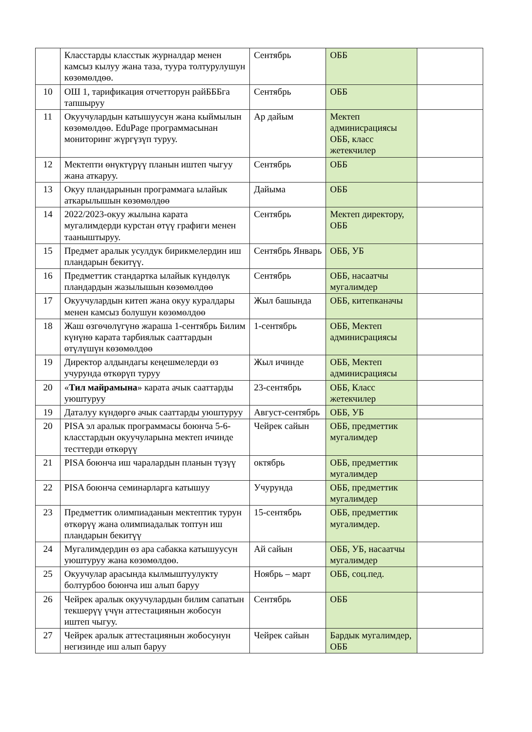| | Класстарды класстык журналдар менен камсыз кылуу жана таза, туура толтурулушун көзөмөлдөө. | Сентябрь | ОББ | |
| 10 | ОШ 1, тарификация отчетторун райБББга тапшыруу | Сентябрь | ОББ | |
| 11 | Окуучулардын катышуусун жана кыймылын көзөмөлдөө. EduPage программасынан мониторинг жүргүзүп туруу. | Ар дайым | Мектеп админисрациясы ОББ, класс жетекчилер | |
| 12 | Мектепти өнүктүрүү планын иштеп чыгуу жана аткаруу. | Сентябрь | ОББ | |
| 13 | Окуу пландарынын программага ылайык аткарылышын көзөмөлдөө | Дайыма | ОББ | |
| 14 | 2022/2023-окуу жылына карата мугалимдерди курстан өтүү графиги менен тааныштыруу. | Сентябрь | Мектеп директору, ОББ | |
| 15 | Предмет аралык усулдук бирикмелердин иш пландарын бекитүү. | Сентябрь Январь | ОББ, УБ | |
| 16 | Предметтик стандартка ылайык күндөлүк пландардын жазылышын көзөмөлдөө | Сентябрь | ОББ, насаатчы мугалимдер | |
| 17 | Окуучулардын китеп жана окуу куралдары менен камсыз болушун көзөмөлдөө | Жыл башында | ОББ, китепканачы | |
| 18 | Жаш өзгөчөлүгүнө жараша 1-сентябрь Билим күнүнө карата тарбиялык сааттардын өтүлүшүн көзөмөлдөө | 1-сентябрь | ОББ, Мектеп админисрациясы | |
| 19 | Директор алдындагы кеңешмелерди өз учурунда өткөрүп туруу | Жыл ичинде | ОББ, Мектеп админисрациясы | |
| 20 | « Тил майрамына » карата ачык сааттарды уюштуруу | 23-сентябрь | ОББ, Класс жетекчилер | |
| 19 | Даталуу күндөргө ачык сааттарды уюштуруу | Август-сентябрь | ОББ, УБ | |
| 20 | PISA эл аралык программасы боюнча 5-6-класстардын окуучуларына мектеп ичинде тесттерди өткөрүү | Чейрек сайын | ОББ, предметтик мугалимдер | |
| 21 | PISA боюнча иш чаралардын планын түзүү | октябрь | ОББ, предметтик мугалимдер | |
| 22 | PISA боюнча семинарларга катышуу | Учурунда | ОББ, предметтик мугалимдер | |
| 23 | Предметтик олимпиаданын мектептик турун өткөрүү жана олимпиадалык топтун иш пландарын бекитүү | 15-сентябрь | ОББ, предметтик мугалимдер. | |
| 24 | Мугалимдердин өз ара сабакка катышуусун уюштуруу жана көзөмөлдөө. | Ай сайын | ОББ, УБ, насаатчы мугалимдер | |
| 25 | Окуучулар арасында кылмыштуулукту болтурбоо боюнча иш алып баруу | Ноябрь – март | ОББ, соц.пед. | |
| 26 | Чейрек аралык окуучулардын билим сапатын текшерүү үчүн аттестациянын жобосун иштеп чыгуу. | Сентябрь | ОББ | |
| 27 | Чейрек аралык аттестациянын жобосунун негизинде иш алып баруу | Чейрек сайын | Бардык мугалимдер, ОББ | |